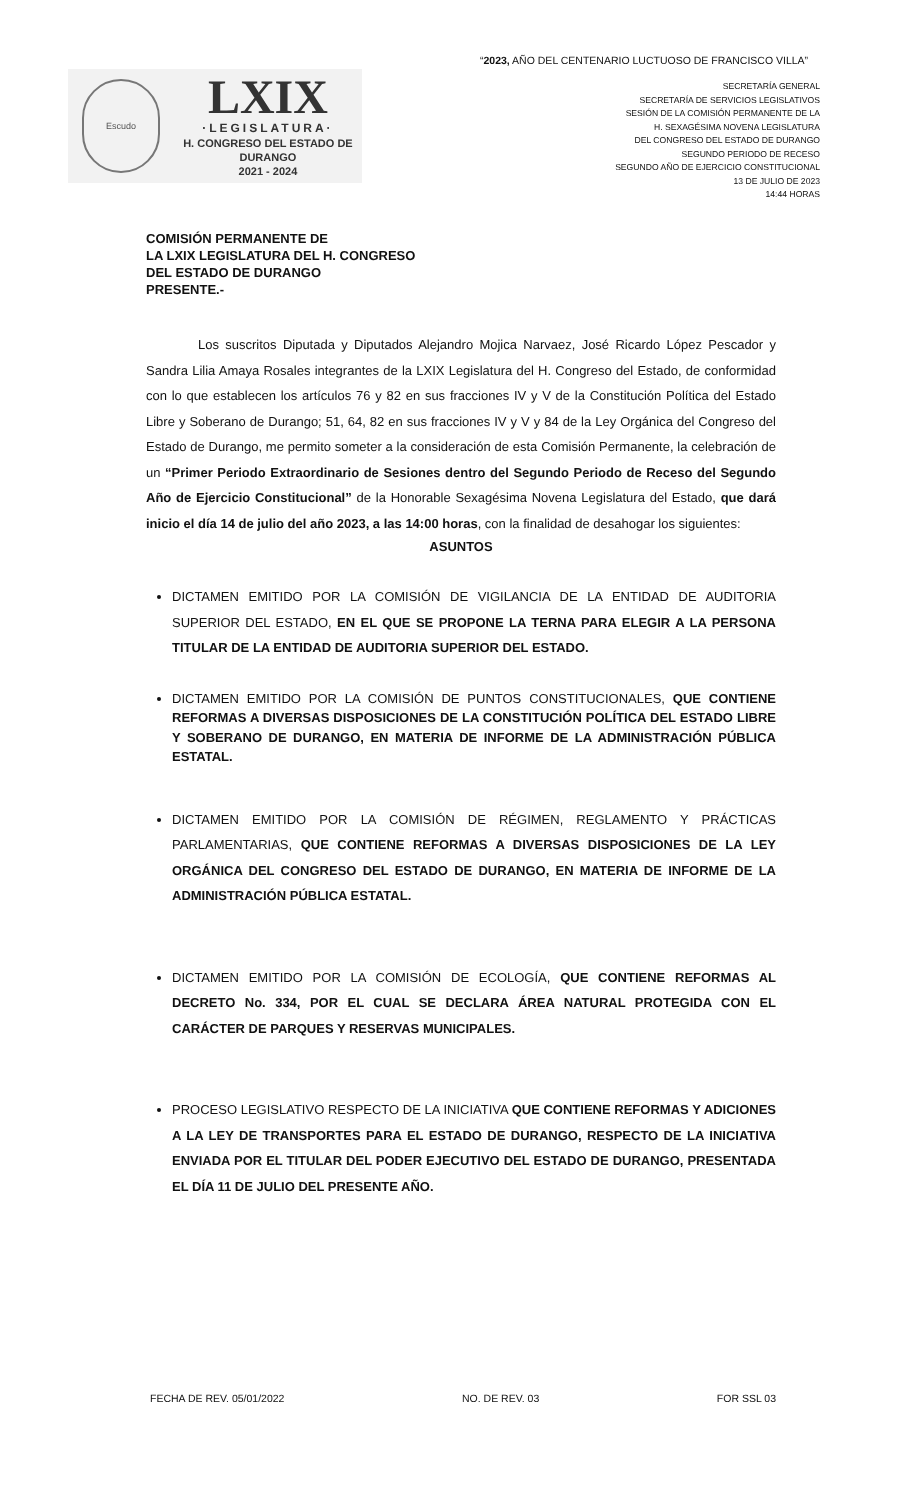“2023, AÑO DEL CENTENARIO LUCTUOSO DE FRANCISCO VILLA”
Escudo
LXIX
·LEGISLATURA·
H. CONGRESO DEL ESTADO DE DURANGO
2021 - 2024
SECRETARÍA GENERAL
SECRETARÍA DE SERVICIOS LEGISLATIVOS
SESIÓN DE LA COMISIÓN PERMANENTE DE LA
H. SEXAGÉSIMA NOVENA LEGISLATURA
DEL CONGRESO DEL ESTADO DE DURANGO
SEGUNDO PERIODO DE RECESO
SEGUNDO AÑO DE EJERCICIO CONSTITUCIONAL
13 DE JULIO DE 2023
14:44 HORAS
COMISIÓN PERMANENTE DE
LA LXIX LEGISLATURA DEL H. CONGRESO
DEL ESTADO DE DURANGO
PRESENTE.-
Los suscritos Diputada y Diputados Alejandro Mojica Narvaez, José Ricardo López Pescador y Sandra Lilia Amaya Rosales integrantes de la LXIX Legislatura del H. Congreso del Estado, de conformidad con lo que establecen los artículos 76 y 82 en sus fracciones IV y V de la Constitución Política del Estado Libre y Soberano de Durango; 51, 64, 82 en sus fracciones IV y V y 84 de la Ley Orgánica del Congreso del Estado de Durango, me permito someter a la consideración de esta Comisión Permanente, la celebración de un “Primer Periodo Extraordinario de Sesiones dentro del Segundo Periodo de Receso del Segundo Año de Ejercicio Constitucional” de la Honorable Sexagésima Novena Legislatura del Estado, que dará inicio el día 14 de julio del año 2023, a las 14:00 horas, con la finalidad de desahogar los siguientes:
ASUNTOS
DICTAMEN EMITIDO POR LA COMISIÓN DE VIGILANCIA DE LA ENTIDAD DE AUDITORIA SUPERIOR DEL ESTADO, EN EL QUE SE PROPONE LA TERNA PARA ELEGIR A LA PERSONA TITULAR DE LA ENTIDAD DE AUDITORIA SUPERIOR DEL ESTADO.
DICTAMEN EMITIDO POR LA COMISIÓN DE PUNTOS CONSTITUCIONALES, QUE CONTIENE REFORMAS A DIVERSAS DISPOSICIONES DE LA CONSTITUCIÓN POLÍTICA DEL ESTADO LIBRE Y SOBERANO DE DURANGO, EN MATERIA DE INFORME DE LA ADMINISTRACIÓN PÚBLICA ESTATAL.
DICTAMEN EMITIDO POR LA COMISIÓN DE RÉGIMEN, REGLAMENTO Y PRÁCTICAS PARLAMENTARIAS, QUE CONTIENE REFORMAS A DIVERSAS DISPOSICIONES DE LA LEY ORGÁNICA DEL CONGRESO DEL ESTADO DE DURANGO, EN MATERIA DE INFORME DE LA ADMINISTRACIÓN PÚBLICA ESTATAL.
DICTAMEN EMITIDO POR LA COMISIÓN DE ECOLOGÍA, QUE CONTIENE REFORMAS AL DECRETO No. 334, POR EL CUAL SE DECLARA ÁREA NATURAL PROTEGIDA CON EL CARÁCTER DE PARQUES Y RESERVAS MUNICIPALES.
PROCESO LEGISLATIVO RESPECTO DE LA INICIATIVA QUE CONTIENE REFORMAS Y ADICIONES A LA LEY DE TRANSPORTES PARA EL ESTADO DE DURANGO, RESPECTO DE LA INICIATIVA ENVIADA POR EL TITULAR DEL PODER EJECUTIVO DEL ESTADO DE DURANGO, PRESENTADA EL DÍA 11 DE JULIO DEL PRESENTE AÑO.
FECHA DE REV. 05/01/2022 NO. DE REV. 03 FOR SSL 03